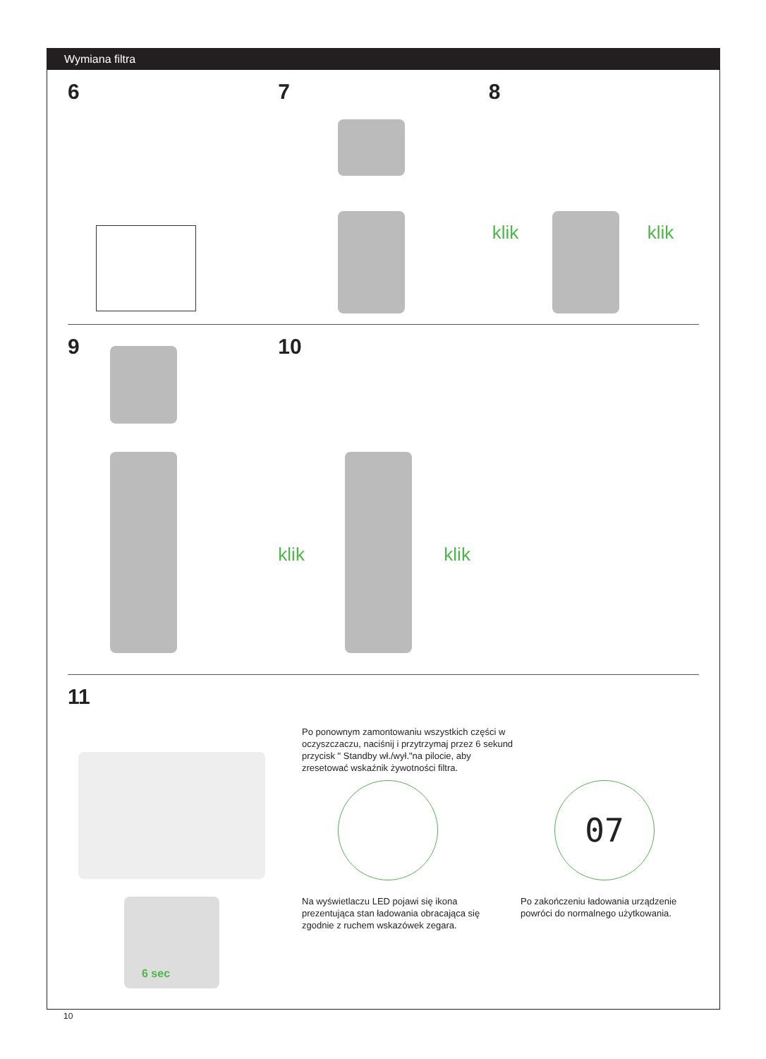Wymiana filtra
6 7 8
klik klik
9 10
klik klik
11
6 sec
Po ponownym zamontowaniu wszystkich części w oczyszczaczu, naciśnij i przytrzymaj przez 6 sekund przycisk " Standby wł./wył."na pilocie, aby zresetować wskaźnik żywotności filtra.
07
Na wyświetlaczu LED pojawi się ikona prezentująca stan ładowania obracająca się zgodnie z ruchem wskazówek zegara.
Po zakończeniu ładowania urządzenie powróci do normalnego użytkowania.
10